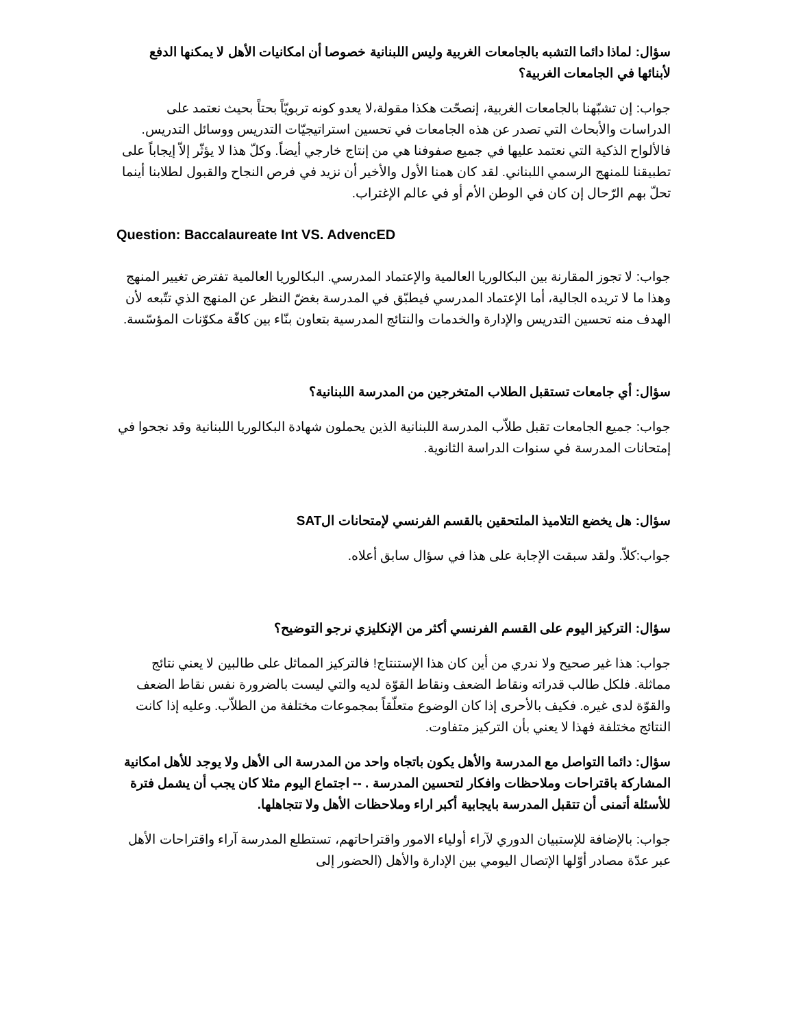سؤال: لماذا دائما التشبه بالجامعات الغربية وليس اللبنانية خصوصا أن امكانيات الأهل لا يمكنها الدفع لأبنائها في الجامعات الغربية؟
جواب: إن تشبّهنا بالجامعات الغربية، إنصحّت هكذا مقولة،لا يعدو كونه تربويّاً بحتاً بحيث نعتمد على الدراسات والأبحاث التي تصدر عن هذه الجامعات في تحسين استراتيجيّات التدريس ووسائل التدريس. فالألواح الذكية التي نعتمد عليها في جميع صفوفنا هي من إنتاج خارجي أيضاً. وكلّ هذا لا يؤثّر إلاّ إيجاباً على تطبيقنا للمنهج الرسمي اللبناني. لقد كان همنا الأول والأخير أن نزيد في فرص النجاح والقبول لطلابنا أينما تحلّ بهم الرّحال إن كان في الوطن الأم أو في عالم الإغتراب.
Question: Baccalaureate Int VS. AdvencED
جواب: لا تجوز المقارنة بين البكالوريا العالمية والإعتماد المدرسي. البكالوريا العالمية تفترض تغيير المنهج وهذا ما لا تريده الجالية، أما الإعتماد المدرسي فيطبّق في المدرسة بغضّ النظر عن المنهج الذي تتّبعه لأن الهدف منه تحسين التدريس والإدارة والخدمات والنتائج المدرسية بتعاون بنّاء بين كافّة مكوّنات المؤسّسة.
سؤال: أي جامعات تستقبل الطلاب المتخرجين من المدرسة اللبنانية؟
جواب: جميع الجامعات تقبل طلاّب المدرسة اللبنانية الذين يحملون شهادة البكالوريا اللبنانية وقد نجحوا في إمتحانات المدرسة في سنوات الدراسة الثانوية.
سؤال: هل يخضع التلاميذ الملتحقين بالقسم الفرنسي لإمتحانات الSAT
جواب:كلاّ. ولقد سبقت الإجابة على هذا في سؤال سابق أعلاه.
سؤال: التركيز اليوم على القسم الفرنسي أكثر من الإنكليزي نرجو التوضيح؟
جواب: هذا غير صحيح ولا ندري من أين كان هذا الإستنتاج! فالتركيز المماثل على طالبين لا يعني نتائج مماثلة. فلكل طالب قدراته ونقاط الضعف ونقاط القوّة لديه والتي ليست بالضرورة نفس نقاط الضعف والقوّة لدى غيره. فكيف بالأحرى إذا كان الوضوع متعلّقاً بمجموعات مختلفة من الطلاّب. وعليه إذا كانت النتائج مختلفة فهذا لا يعني بأن التركيز متفاوت.
سؤال: دائما التواصل مع المدرسة والأهل يكون باتجاه واحد من المدرسة الى الأهل ولا يوجد للأهل امكانية المشاركة باقتراحات وملاحظات وافكار لتحسين المدرسة . -- اجتماع اليوم مثلا كان يجب أن يشمل فترة للأسئلة أتمنى أن تتقبل المدرسة بايجابية أكبر اراء وملاحظات الأهل ولا تتجاهلها.
جواب: بالإضافة للإستبيان الدوري لآراء أولياء الامور واقتراحاتهم، تستطلع المدرسة آراء واقتراحات الأهل عبر عدّة مصادر أوّلها الإتصال اليومي بين الإدارة والأهل (الحضور إلى